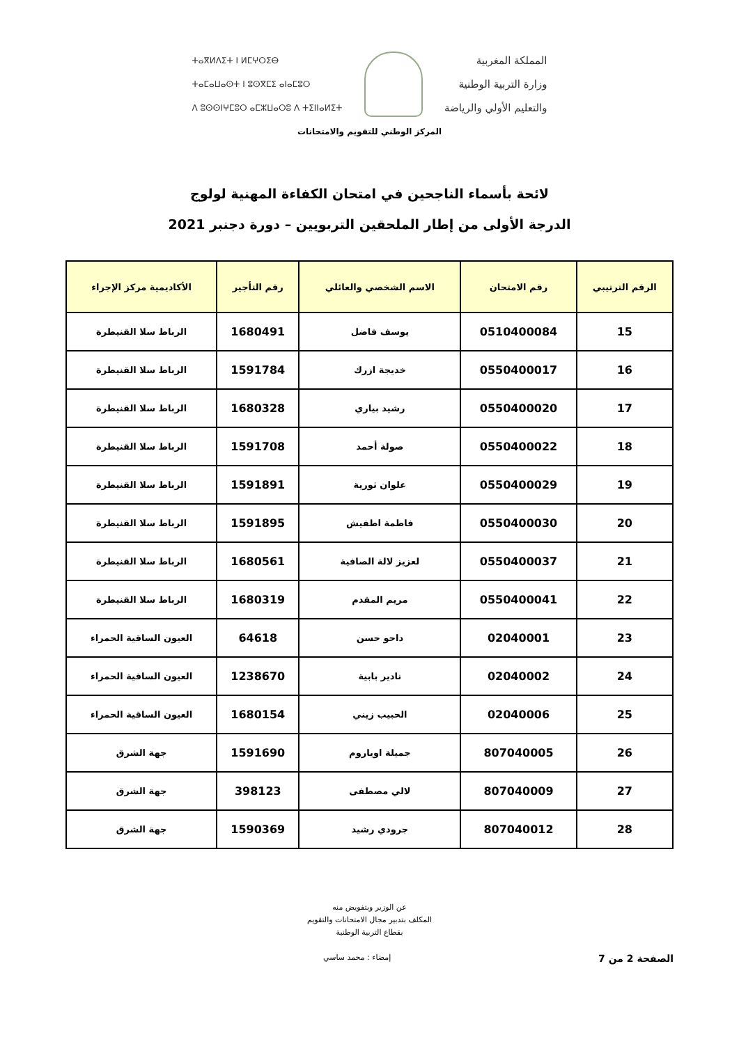المملكة المغربية
وزارة التربية الوطنية
والتعليم الأولي والرياضة
ⵜⴰⴳⵍⴷⵉⵜ ⵏ ⵍⵎⵖⵔⵉⴱ
ⵜⴰⵎⴰⵡⴰⵙⵜ ⵏ ⵓⵙⴳⵎⵉ ⴰⵏⴰⵎⵓⵔ
ⴷ ⵓⵙⵙⵏⵖⵎⵓⵔ ⴰⵎⵣⵡⴰⵔⵓ ⴷ ⵜⵉⵏⵏⴰⵍⵉⵜ
المركز الوطني للتقويم والامتحانات
لائحة بأسماء الناجحين في امتحان الكفاءة المهنية لولوج
الدرجة الأولى من إطار الملحقين التربويين – دورة دجنبر 2021
| الرقم الترتيبي | رقم الامتحان | الاسم الشخصي والعائلي | رقم التأجير | الأكاديمية مركز الإجراء |
| --- | --- | --- | --- | --- |
| 15 | 0510400084 | يوسف فاضل | 1680491 | الرباط سلا القنيطرة |
| 16 | 0550400017 | خديجة ازرك | 1591784 | الرباط سلا القنيطرة |
| 17 | 0550400020 | رشيد بياري | 1680328 | الرباط سلا القنيطرة |
| 18 | 0550400022 | صولة أحمد | 1591708 | الرباط سلا القنيطرة |
| 19 | 0550400029 | علوان ثورية | 1591891 | الرباط سلا القنيطرة |
| 20 | 0550400030 | فاطمة اطفيش | 1591895 | الرباط سلا القنيطرة |
| 21 | 0550400037 | لعزيز لالة الصافية | 1680561 | الرباط سلا القنيطرة |
| 22 | 0550400041 | مريم المقدم | 1680319 | الرباط سلا القنيطرة |
| 23 | 02040001 | داحو حسن | 64618 | العيون الساقية الحمراء |
| 24 | 02040002 | نادير بابية | 1238670 | العيون الساقية الحمراء |
| 25 | 02040006 | الحبيب زيني | 1680154 | العيون الساقية الحمراء |
| 26 | 807040005 | جميلة اوياروم | 1591690 | جهة الشرق |
| 27 | 807040009 | لالي مصطفى | 398123 | جهة الشرق |
| 28 | 807040012 | جرودي رشيد | 1590369 | جهة الشرق |
عن الوزير وبتفويض منه
المكلف بتدبير مجال الامتحانات والتقويم
بقطاع التربية الوطنية
الصفحة 2 من 7
إمضاء : محمد ساسي